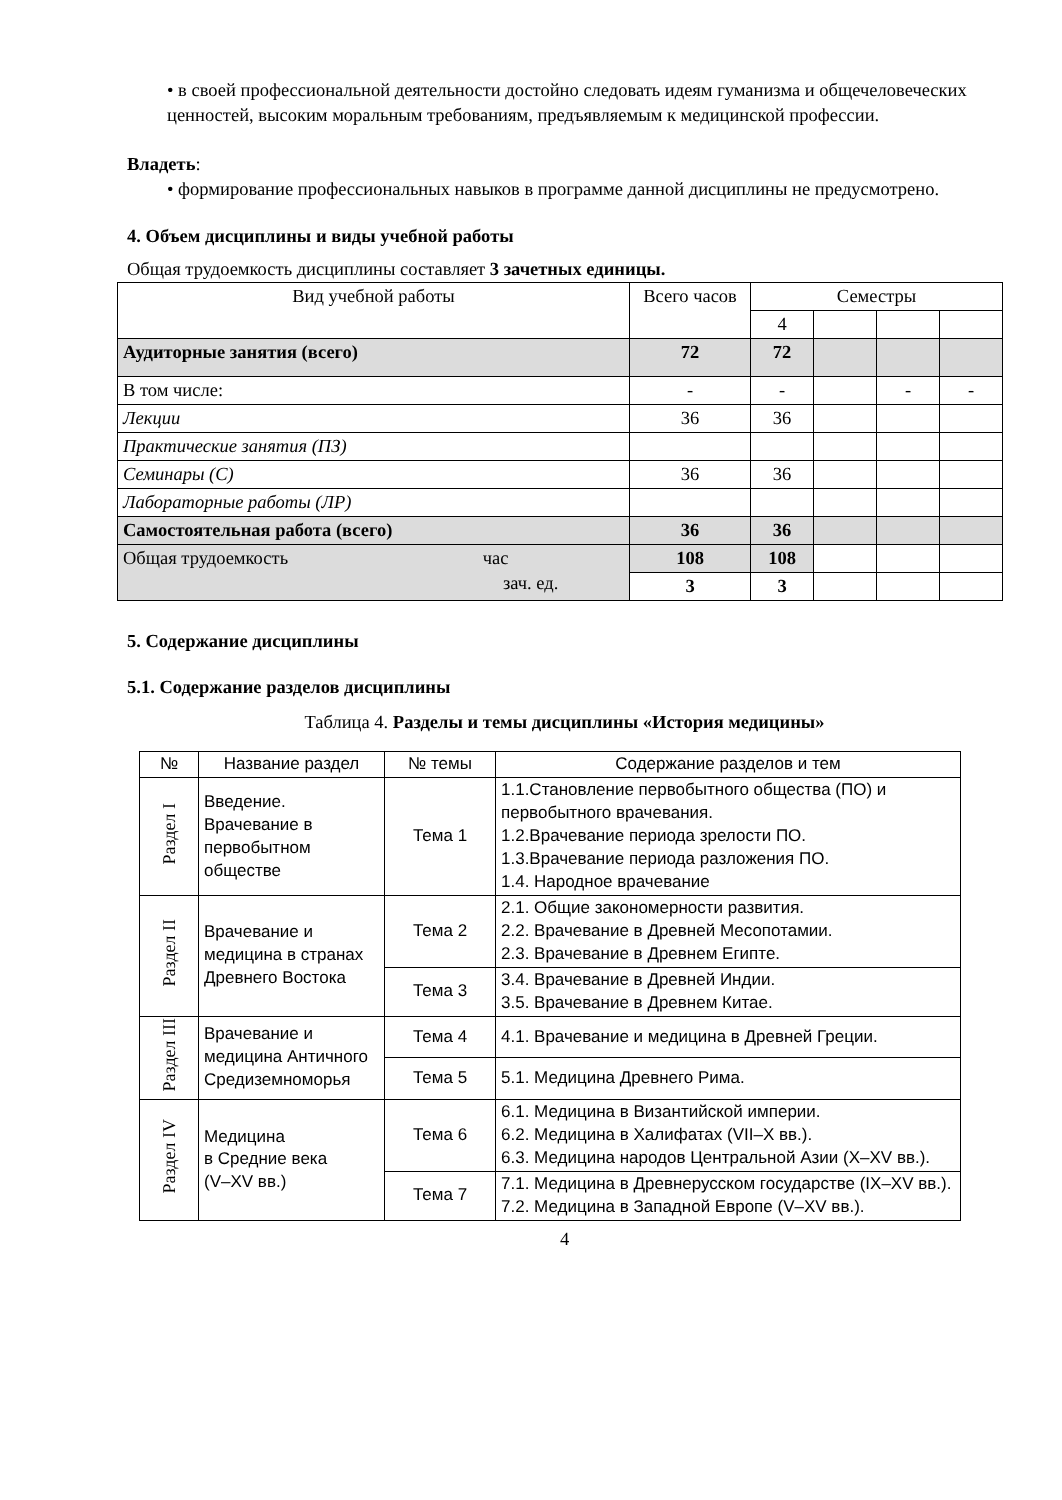• в своей профессиональной деятельности достойно следовать идеям гуманизма и общечеловеческих ценностей, высоким моральным требованиям, предъявляемым к медицинской профессии.
Владеть:
• формирование профессиональных навыков в программе данной дисциплины не предусмотрено.
4. Объем дисциплины и виды учебной работы
Общая трудоемкость дисциплины составляет 3 зачетных единицы.
| Вид учебной работы | Всего часов | Семестры | | | |
| --- | --- | --- | --- | --- | --- |
| | | 4 | | | |
| Аудиторные занятия (всего) | 72 | 72 | | | |
| В том числе: | - | - | | - | - |
| Лекции | 36 | 36 | | | |
| Практические занятия (ПЗ) | | | | | |
| Семинары (С) | 36 | 36 | | | |
| Лабораторные работы (ЛР) | | | | | |
| Самостоятельная работа (всего) | 36 | 36 | | | |
| Общая трудоемкость час зач. ед. | 108 | 108 | | | |
| | 3 | 3 | | | |
5. Содержание дисциплины
5.1. Содержание разделов дисциплины
Таблица 4. Разделы и темы дисциплины «История медицины»
| № | Название раздел | № темы | Содержание разделов и тем |
| --- | --- | --- | --- |
| Раздел I | Введение. Врачевание в первобытном обществе | Тема 1 | 1.1.Становление первобытного общества (ПО) и первобытного врачевания. 1.2.Врачевание периода зрелости ПО. 1.3.Врачевание периода разложения ПО. 1.4. Народное врачевание |
| Раздел II | Врачевание и медицина в странах Древнего Востока | Тема 2 | 2.1. Общие закономерности развития. 2.2. Врачевание в Древней Месопотамии. 2.3. Врачевание в Древнем Египте. |
| | | Тема 3 | 3.4. Врачевание в Древней Индии. 3.5. Врачевание в Древнем Китае. |
| Раздел III | Врачевание и медицина Античного Средиземноморья | Тема 4 | 4.1. Врачевание и медицина в Древней Греции. |
| | | Тема 5 | 5.1. Медицина Древнего Рима. |
| Раздел IV | Медицина в Средние века (V–XV вв.) | Тема 6 | 6.1. Медицина в Византийской империи. 6.2. Медицина в Халифатах (VII–X вв.). 6.3. Медицина народов Центральной Азии (X–XV вв.). |
| | | Тема 7 | 7.1. Медицина в Древнерусском государстве (IX–XV вв.). 7.2. Медицина в Западной Европе (V–XV вв.). |
4